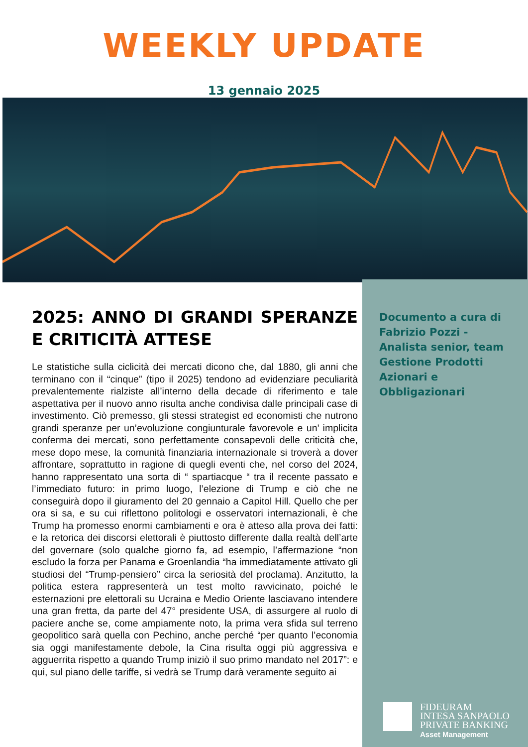WEEKLY UPDATE
13 gennaio 2025
Documento a cura di Fabrizio Pozzi - Analista senior, team Gestione Prodotti Azionari e Obbligazionari
2025: ANNO DI GRANDI SPERANZE E CRITICITÀ ATTESE
Le statistiche sulla ciclicità dei mercati dicono che, dal 1880, gli anni che terminano con il “cinque” (tipo il 2025) tendono ad evidenziare peculiarità prevalentemente rialziste all’interno della decade di riferimento e tale aspettativa per il nuovo anno risulta anche condivisa dalle principali case di investimento. Ciò premesso, gli stessi strategist ed economisti che nutrono grandi speranze per un’evoluzione congiunturale favorevole e un’ implicita conferma dei mercati, sono perfettamente consapevoli delle criticità che, mese dopo mese, la comunità finanziaria internazionale si troverà a dover affrontare, soprattutto in ragione di quegli eventi che, nel corso del 2024, hanno rappresentato una sorta di “ spartiacque “ tra il recente passato e l’immediato futuro: in primo luogo, l’elezione di Trump e ciò che ne conseguirà dopo il giuramento del 20 gennaio a Capitol Hill. Quello che per ora si sa, e su cui riflettono politologi e osservatori internazionali, è che Trump ha promesso enormi cambiamenti e ora è atteso alla prova dei fatti: e la retorica dei discorsi elettorali è piuttosto differente dalla realtà dell’arte del governare (solo qualche giorno fa, ad esempio, l’affermazione “non escludo la forza per Panama e Groenlandia “ha immediatamente attivato gli studiosi del “Trump-pensiero” circa la seriosità del proclama). Anzitutto, la politica estera rappresenterà un test molto ravvicinato, poiché le esternazioni pre elettorali su Ucraina e Medio Oriente lasciavano intendere una gran fretta, da parte del 47° presidente USA, di assurgere al ruolo di paciere anche se, come ampiamente noto, la prima vera sfida sul terreno geopolitico sarà quella con Pechino, anche perché “per quanto l’economia sia oggi manifestamente debole, la Cina risulta oggi più aggressiva e agguerrita rispetto a quando Trump iniziò il suo primo mandato nel 2017”: e qui, sul piano delle tariffe, si vedrà se Trump darà veramente seguito ai
FIDEURAM
INTESA SANPAOLO
PRIVATE BANKING
Asset Management